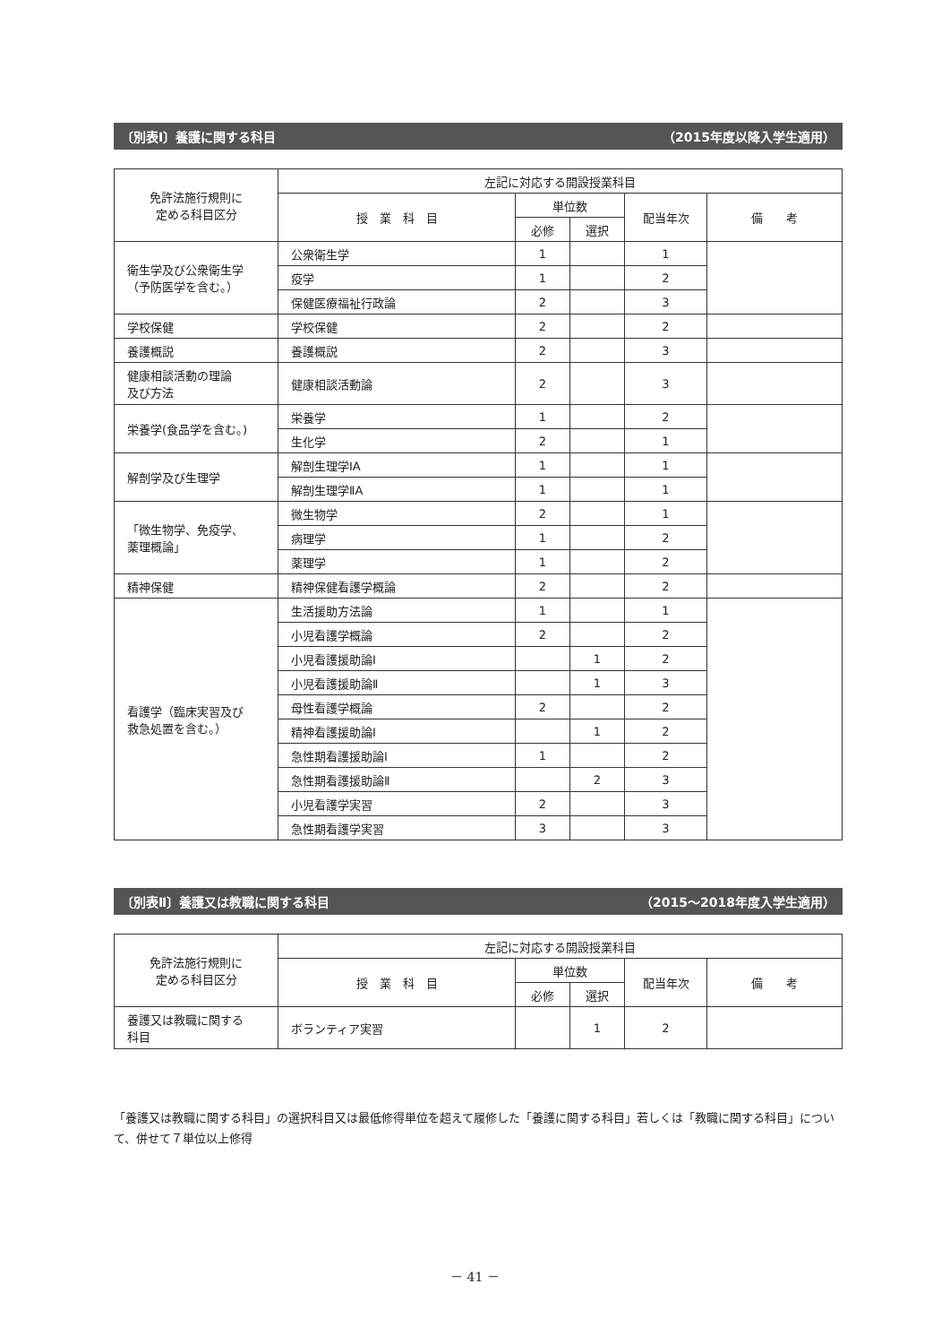〔別表Ⅰ〕養護に関する科目 （2015年度以降入学生適用）
| 免許法施行規則に 定める科目区分 | 左記に対応する開設授業科目 | | | | |
| --- | --- | --- | --- | --- | --- |
| | 授 業 科 目 | 単位数 | | 配当年次 | 備 考 |
| | | 必修 | 選択 | | |
| 衛生学及び公衆衛生学 （予防医学を含む。） | 公衆衛生学 | 1 | | 1 | |
| | 疫学 | 1 | | 2 | |
| | 保健医療福祉行政論 | 2 | | 3 | |
| 学校保健 | 学校保健 | 2 | | 2 | |
| 養護概説 | 養護概説 | 2 | | 3 | |
| 健康相談活動の理論 及び方法 | 健康相談活動論 | 2 | | 3 | |
| 栄養学(食品学を含む。) | 栄養学 | 1 | | 2 | |
| | 生化学 | 2 | | 1 | |
| 解剖学及び生理学 | 解剖生理学ⅠA | 1 | | 1 | |
| | 解剖生理学ⅡA | 1 | | 1 | |
| 「微生物学、免疫学、 薬理概論」 | 微生物学 | 2 | | 1 | |
| | 病理学 | 1 | | 2 | |
| | 薬理学 | 1 | | 2 | |
| 精神保健 | 精神保健看護学概論 | 2 | | 2 | |
| 看護学（臨床実習及び 救急処置を含む。） | 生活援助方法論 | 1 | | 1 | |
| | 小児看護学概論 | 2 | | 2 | |
| | 小児看護援助論Ⅰ | | 1 | 2 | |
| | 小児看護援助論Ⅱ | | 1 | 3 | |
| | 母性看護学概論 | 2 | | 2 | |
| | 精神看護援助論Ⅰ | | 1 | 2 | |
| | 急性期看護援助論Ⅰ | 1 | | 2 | |
| | 急性期看護援助論Ⅱ | | 2 | 3 | |
| | 小児看護学実習 | 2 | | 3 | |
| | 急性期看護学実習 | 3 | | 3 | |
〔別表Ⅱ〕養護又は教職に関する科目 （2015〜2018年度入学生適用）
| 免許法施行規則に 定める科目区分 | 左記に対応する開設授業科目 | | | | |
| --- | --- | --- | --- | --- | --- |
| | 授 業 科 目 | 単位数 | | 配当年次 | 備 考 |
| | | 必修 | 選択 | | |
| 養護又は教職に関する 科目 | ボランティア実習 | | 1 | 2 | |
「養護又は教職に関する科目」の選択科目又は最低修得単位を超えて履修した「養護に関する科目」若しくは「教職に関する科目」について、併せて７単位以上修得
－ 41 －